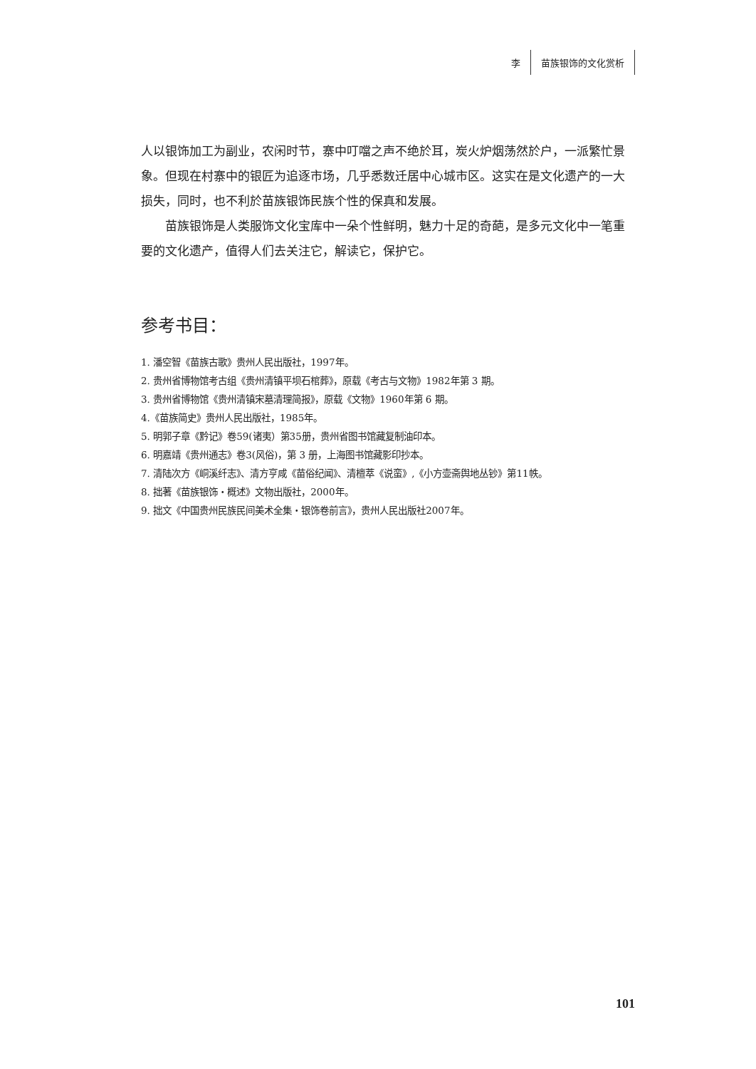李 苗族银饰的文化赏析
人以银饰加工为副业，农闲时节，寨中叮噹之声不绝於耳，炭火炉烟荡然於户，一派繁忙景象。但现在村寨中的银匠为追逐市场，几乎悉数迁居中心城市区。这实在是文化遗产的一大损失，同时，也不利於苗族银饰民族个性的保真和发展。
苗族银饰是人类服饰文化宝库中一朵个性鲜明，魅力十足的奇葩，是多元文化中一笔重要的文化遗产，值得人们去关注它，解读它，保护它。
参考书目：
1. 潘空智《苗族古歌》贵州人民出版社，1997年。
2. 贵州省博物馆考古组《贵州清镇平坝石棺葬》，原载《考古与文物》1982年第 3 期。
3. 贵州省博物馆《贵州清镇宋墓清理简报》，原载《文物》1960年第 6 期。
4.《苗族简史》贵州人民出版社，1985年。
5. 明郭子章《黔记》卷59(诸夷）第35册，贵州省图书馆藏复制油印本。
6. 明嘉靖《贵州通志》卷3(风俗)，第 3 册，上海图书馆藏影印抄本。
7. 清陆次方《峒溪纤志》、清方亨咸《苗俗纪闻》、清檀萃《说蛮》,《小方壶斋舆地丛钞》第11帙。
8. 拙著《苗族银饰・概述》文物出版社，2000年。
9. 拙文《中国贵州民族民间美术全集・银饰卷前言》，贵州人民出版社2007年。
101